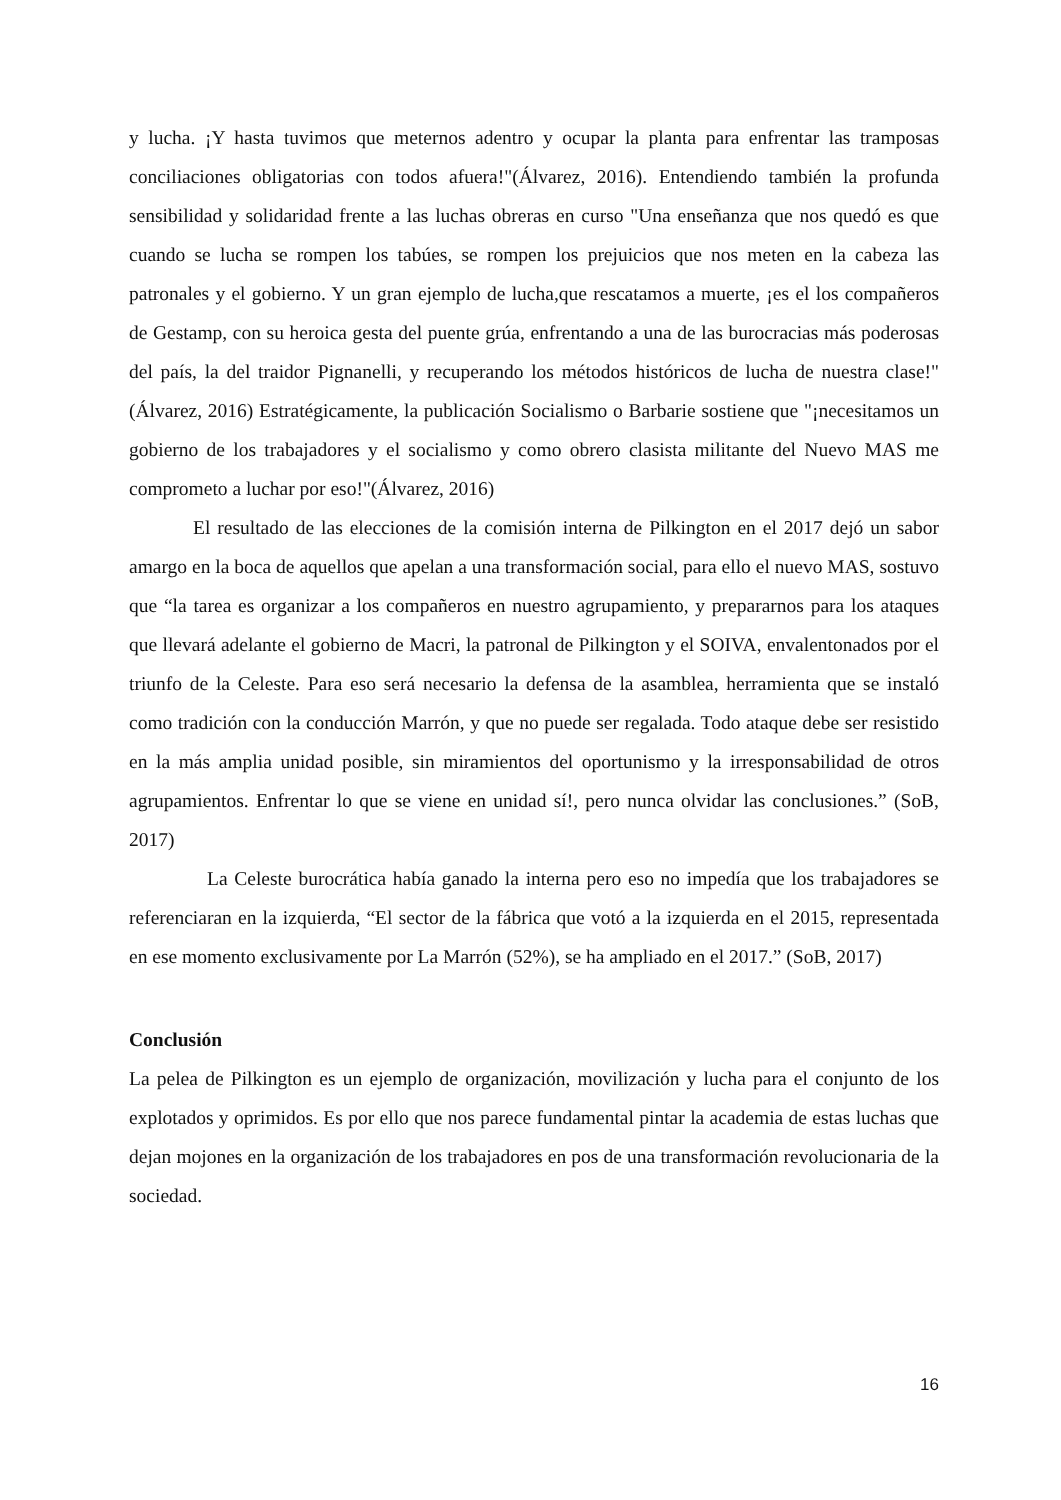y lucha. ¡Y hasta tuvimos que meternos adentro y ocupar la planta para enfrentar las tramposas conciliaciones obligatorias con todos afuera!"(Álvarez, 2016). Entendiendo también la profunda sensibilidad y solidaridad frente a las luchas obreras en curso "Una enseñanza que nos quedó es que cuando se lucha se rompen los tabúes, se rompen los prejuicios que nos meten en la cabeza las patronales y el gobierno. Y un gran ejemplo de lucha,que rescatamos a muerte, ¡es el los compañeros de Gestamp, con su heroica gesta del puente grúa, enfrentando a una de las burocracias más poderosas del país, la del traidor Pignanelli, y recuperando los métodos históricos de lucha de nuestra clase!" (Álvarez, 2016) Estratégicamente, la publicación Socialismo o Barbarie sostiene que "¡necesitamos un gobierno de los trabajadores y el socialismo y como obrero clasista militante del Nuevo MAS me comprometo a luchar por eso!"(Álvarez, 2016)
El resultado de las elecciones de la comisión interna de Pilkington en el 2017 dejó un sabor amargo en la boca de aquellos que apelan a una transformación social, para ello el nuevo MAS, sostuvo que “la tarea es organizar a los compañeros en nuestro agrupamiento, y prepararnos para los ataques que llevará adelante el gobierno de Macri, la patronal de Pilkington y el SOIVA, envalentonados por el triunfo de la Celeste. Para eso será necesario la defensa de la asamblea, herramienta que se instaló como tradición con la conducción Marrón, y que no puede ser regalada. Todo ataque debe ser resistido en la más amplia unidad posible, sin miramientos del oportunismo y la irresponsabilidad de otros agrupamientos. Enfrentar lo que se viene en unidad sí!, pero nunca olvidar las conclusiones.” (SoB, 2017)
La Celeste burocrática había ganado la interna pero eso no impedía que los trabajadores se referenciaran en la izquierda, “El sector de la fábrica que votó a la izquierda en el 2015, representada en ese momento exclusivamente por La Marrón (52%), se ha ampliado en el 2017.” (SoB, 2017)
Conclusión
La pelea de Pilkington es un ejemplo de organización, movilización y lucha para el conjunto de los explotados y oprimidos. Es por ello que nos parece fundamental pintar la academia de estas luchas que dejan mojones en la organización de los trabajadores en pos de una transformación revolucionaria de la sociedad.
16